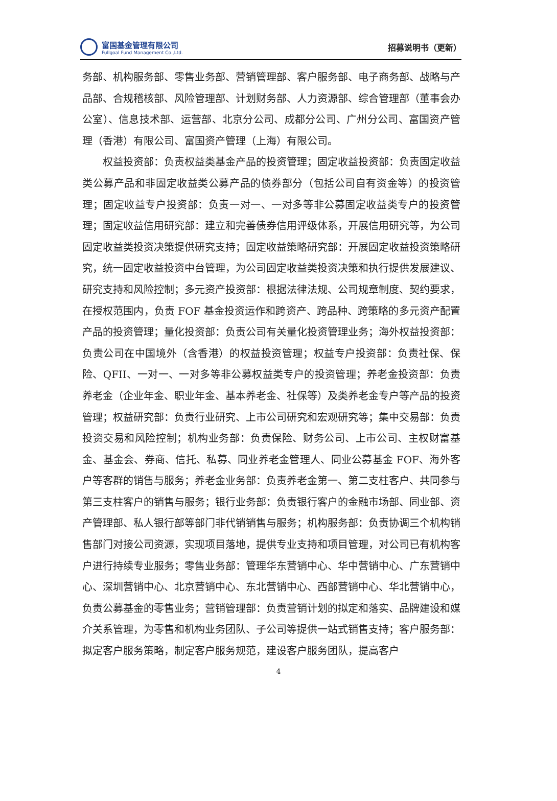富国基金管理有限公司
Fullgoal Fund Management Co.,Ltd.
招募说明书（更新）
务部、机构服务部、零售业务部、营销管理部、客户服务部、电子商务部、战略与产品部、合规稽核部、风险管理部、计划财务部、人力资源部、综合管理部（董事会办公室）、信息技术部、运营部、北京分公司、成都分公司、广州分公司、富国资产管理（香港）有限公司、富国资产管理（上海）有限公司。
权益投资部：负责权益类基金产品的投资管理；固定收益投资部：负责固定收益类公募产品和非固定收益类公募产品的债券部分（包括公司自有资金等）的投资管理；固定收益专户投资部：负责一对一、一对多等非公募固定收益类专户的投资管理；固定收益信用研究部：建立和完善债券信用评级体系，开展信用研究等，为公司固定收益类投资决策提供研究支持；固定收益策略研究部：开展固定收益投资策略研究，统一固定收益投资中台管理，为公司固定收益类投资决策和执行提供发展建议、研究支持和风险控制；多元资产投资部：根据法律法规、公司规章制度、契约要求，在授权范围内，负责 FOF 基金投资运作和跨资产、跨品种、跨策略的多元资产配置产品的投资管理；量化投资部：负责公司有关量化投资管理业务；海外权益投资部：负责公司在中国境外（含香港）的权益投资管理；权益专户投资部：负责社保、保险、QFII、一对一、一对多等非公募权益类专户的投资管理；养老金投资部：负责养老金（企业年金、职业年金、基本养老金、社保等）及类养老金专户等产品的投资管理；权益研究部：负责行业研究、上市公司研究和宏观研究等；集中交易部：负责投资交易和风险控制；机构业务部：负责保险、财务公司、上市公司、主权财富基金、基金会、券商、信托、私募、同业养老金管理人、同业公募基金 FOF、海外客户等客群的销售与服务；养老金业务部：负责养老金第一、第二支柱客户、共同参与第三支柱客户的销售与服务；银行业务部：负责银行客户的金融市场部、同业部、资产管理部、私人银行部等部门非代销销售与服务；机构服务部：负责协调三个机构销售部门对接公司资源，实现项目落地，提供专业支持和项目管理，对公司已有机构客户进行持续专业服务；零售业务部：管理华东营销中心、华中营销中心、广东营销中心、深圳营销中心、北京营销中心、东北营销中心、西部营销中心、华北营销中心，负责公募基金的零售业务；营销管理部：负责营销计划的拟定和落实、品牌建设和媒介关系管理，为零售和机构业务团队、子公司等提供一站式销售支持；客户服务部：拟定客户服务策略，制定客户服务规范，建设客户服务团队，提高客户
4